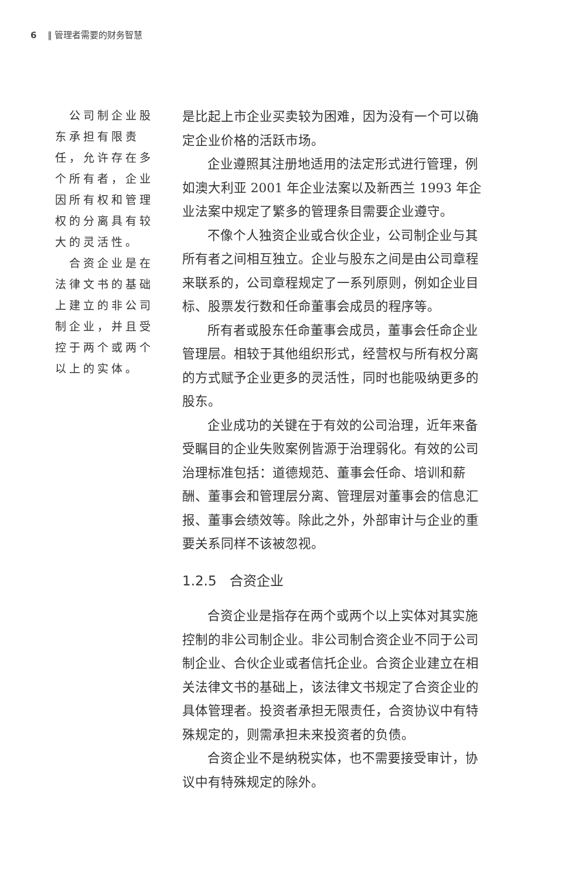6 ‖ 管理者需要的财务智慧
 公司制企业股东承担有限责任，允许存在多个所有者，企业因所有权和管理权的分离具有较大的灵活性。
 合资企业是在法律文书的基础上建立的非公司制企业，并且受控于两个或两个以上的实体。
是比起上市企业买卖较为困难，因为没有一个可以确定企业价格的活跃市场。
企业遵照其注册地适用的法定形式进行管理，例如澳大利亚 2001 年企业法案以及新西兰 1993 年企业法案中规定了繁多的管理条目需要企业遵守。
不像个人独资企业或合伙企业，公司制企业与其所有者之间相互独立。企业与股东之间是由公司章程来联系的，公司章程规定了一系列原则，例如企业目标、股票发行数和任命董事会成员的程序等。
所有者或股东任命董事会成员，董事会任命企业管理层。相较于其他组织形式，经营权与所有权分离的方式赋予企业更多的灵活性，同时也能吸纳更多的股东。
企业成功的关键在于有效的公司治理，近年来备受瞩目的企业失败案例皆源于治理弱化。有效的公司治理标准包括：道德规范、董事会任命、培训和薪酬、董事会和管理层分离、管理层对董事会的信息汇报、董事会绩效等。除此之外，外部审计与企业的重要关系同样不该被忽视。
1.2.5 合资企业
合资企业是指存在两个或两个以上实体对其实施控制的非公司制企业。非公司制合资企业不同于公司制企业、合伙企业或者信托企业。合资企业建立在相关法律文书的基础上，该法律文书规定了合资企业的具体管理者。投资者承担无限责任，合资协议中有特殊规定的，则需承担未来投资者的负债。
合资企业不是纳税实体，也不需要接受审计，协议中有特殊规定的除外。